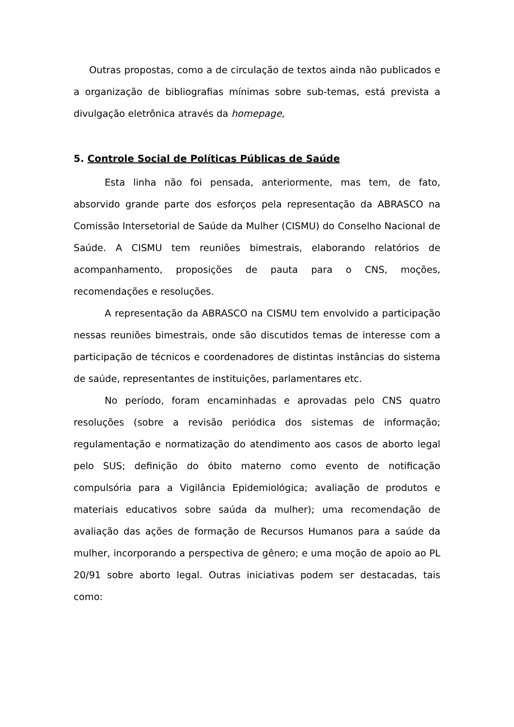Outras propostas, como a de circulação de textos ainda não publicados e a organização de bibliografias mínimas sobre sub-temas, está prevista a divulgação eletrônica através da homepage,
5. Controle Social de Políticas Públicas de Saúde
Esta linha não foi pensada, anteriormente, mas tem, de fato, absorvido grande parte dos esforços pela representação da ABRASCO na Comissão Intersetorial de Saúde da Mulher (CISMU) do Conselho Nacional de Saúde. A CISMU tem reuniões bimestrais, elaborando relatórios de acompanhamento, proposições de pauta para o CNS, moções, recomendações e resoluções.
A representação da ABRASCO na CISMU tem envolvido a participação nessas reuniões bimestrais, onde são discutidos temas de interesse com a participação de técnicos e coordenadores de distintas instâncias do sistema de saúde, representantes de instituições, parlamentares etc.
No período, foram encaminhadas e aprovadas pelo CNS quatro resoluções (sobre a revisão periódica dos sistemas de informação; regulamentação e normatização do atendimento aos casos de aborto legal pelo SUS; definição do óbito materno como evento de notificação compulsória para a Vigilância Epidemiológica; avaliação de produtos e materiais educativos sobre saúda da mulher); uma recomendação de avaliação das ações de formação de Recursos Humanos para a saúde da mulher, incorporando a perspectiva de gênero; e uma moção de apoio ao PL 20/91 sobre aborto legal. Outras iniciativas podem ser destacadas, tais como: